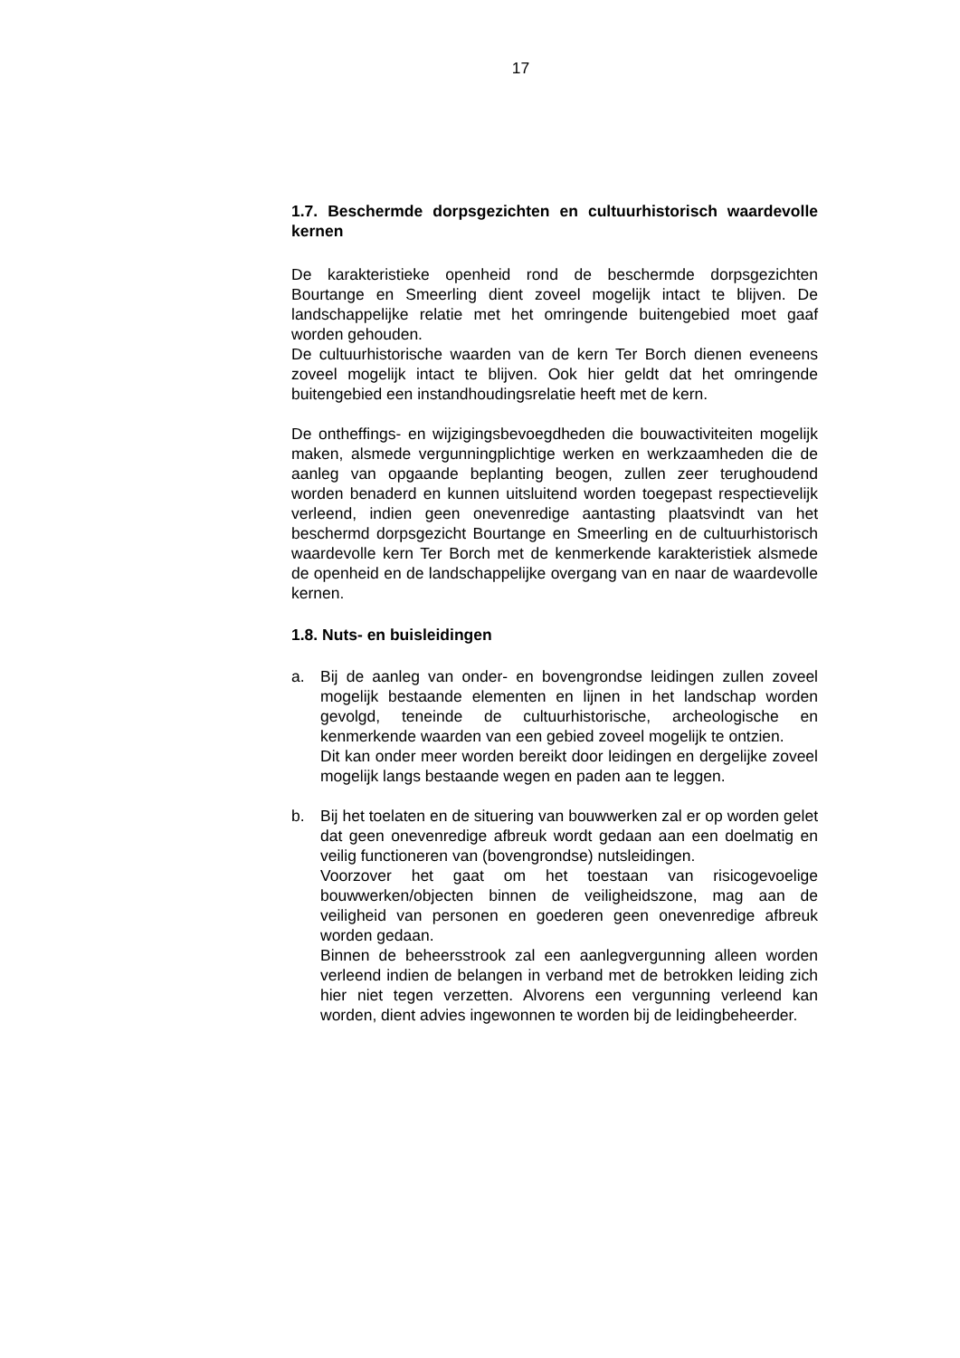17
1.7. Beschermde dorpsgezichten en cultuurhistorisch waardevolle kernen
De karakteristieke openheid rond de beschermde dorpsgezichten Bourtange en Smeerling dient zoveel mogelijk intact te blijven. De landschappelijke relatie met het omringende buitengebied moet gaaf worden gehouden.
De cultuurhistorische waarden van de kern Ter Borch dienen eveneens zoveel mogelijk intact te blijven. Ook hier geldt dat het omringende buitengebied een instandhoudingsrelatie heeft met de kern.
De ontheffings- en wijzigingsbevoegdheden die bouwactiviteiten mogelijk maken, alsmede vergunningplichtige werken en werkzaamheden die de aanleg van opgaande beplanting beogen, zullen zeer terughoudend worden benaderd en kunnen uitsluitend worden toegepast respectievelijk verleend, indien geen onevenredige aantasting plaatsvindt van het beschermd dorpsgezicht Bourtange en Smeerling en de cultuurhistorisch waardevolle kern Ter Borch met de kenmerkende karakteristiek alsmede de openheid en de landschappelijke overgang van en naar de waardevolle kernen.
1.8. Nuts- en buisleidingen
a. Bij de aanleg van onder- en bovengrondse leidingen zullen zoveel mogelijk bestaande elementen en lijnen in het landschap worden gevolgd, teneinde de cultuurhistorische, archeologische en kenmerkende waarden van een gebied zoveel mogelijk te ontzien.
Dit kan onder meer worden bereikt door leidingen en dergelijke zoveel mogelijk langs bestaande wegen en paden aan te leggen.
b. Bij het toelaten en de situering van bouwwerken zal er op worden gelet dat geen onevenredige afbreuk wordt gedaan aan een doelmatig en veilig functioneren van (bovengrondse) nutsleidingen.
Voorzover het gaat om het toestaan van risicogevoelige bouwwerken/objecten binnen de veiligheidszone, mag aan de veiligheid van personen en goederen geen onevenredige afbreuk worden gedaan.
Binnen de beheersstrook zal een aanlegvergunning alleen worden verleend indien de belangen in verband met de betrokken leiding zich hier niet tegen verzetten. Alvorens een vergunning verleend kan worden, dient advies ingewonnen te worden bij de leidingbeheerder.